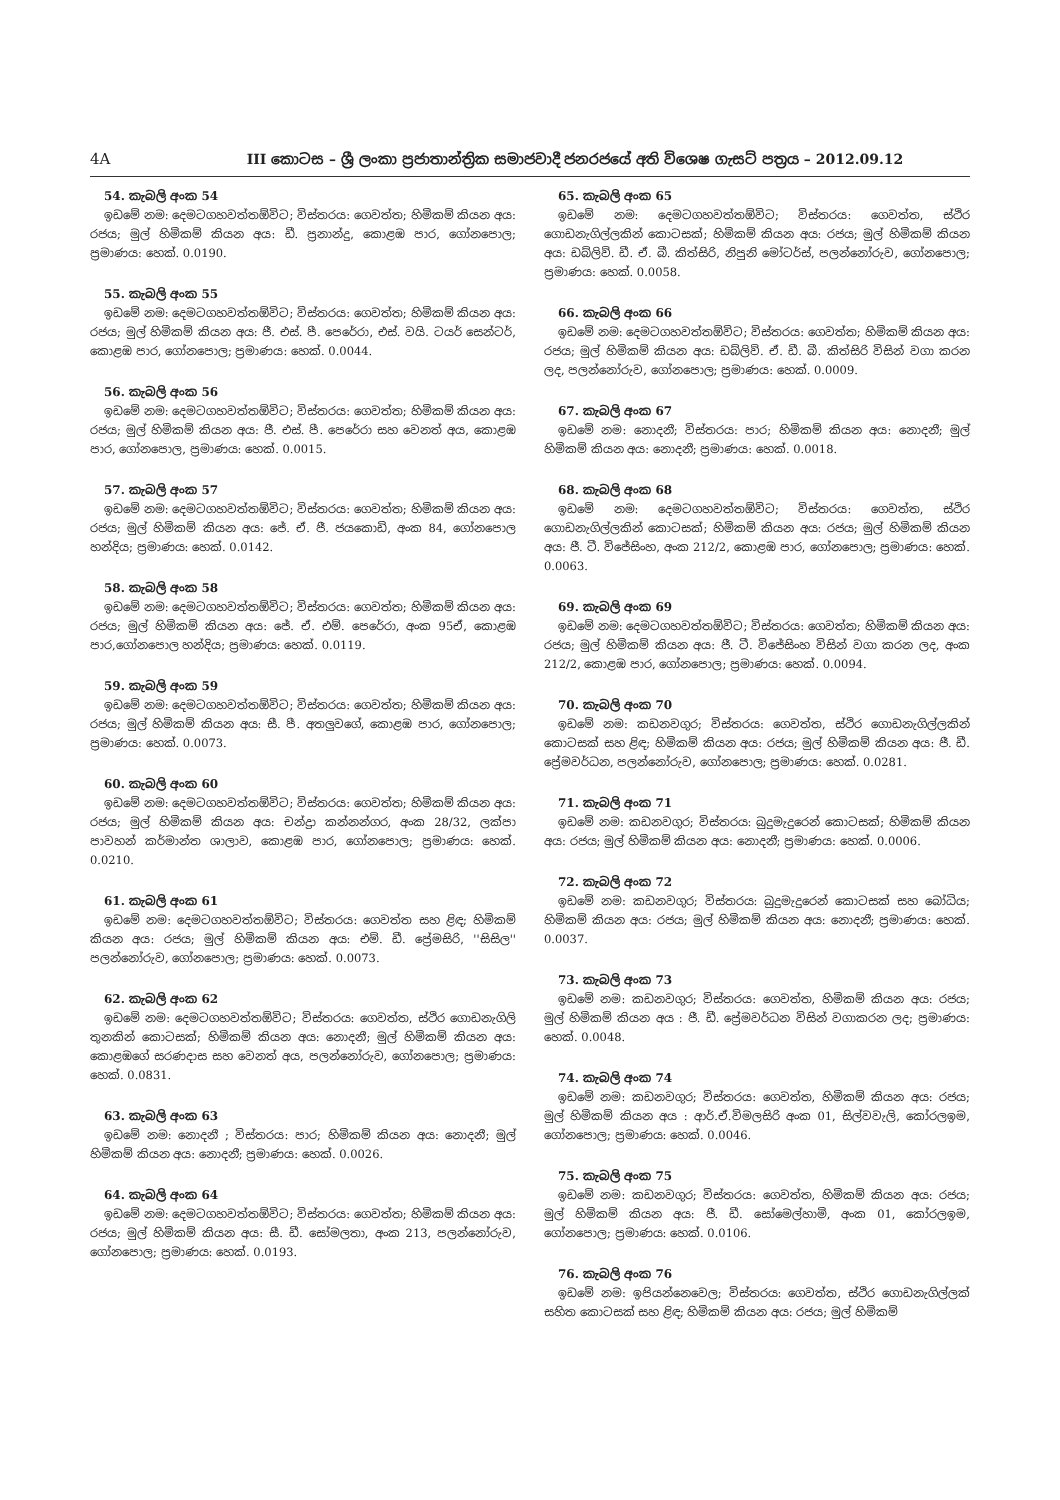4A III කොටස – ශ්‍රී ලංකා ප්‍රජාතාන්ත්‍රික සමාජවාදී ජනරජයේ අති විශෙෂ ගැසට් පත්‍රය – 2012.09.12
54. කැබලි අංක 54
ඉඩමේ නම: දෙමටගහවත්තඕවිට; විස්තරය: ගෙවත්ත; හිමිකම් කියන අය: රජය; මුල් හිමිකම් කියන අය: ඩී. ප්‍රනාන්දු, කොළඹ පාර, ගෝනපොල; ප්‍රමාණය: හෙක්. 0.0190.
55. කැබලි අංක 55
ඉඩමේ නම: දෙමටගහවත්තඕවිට; විස්තරය: ගෙවත්ත; හිමිකම් කියන අය: රජය; මුල් හිමිකම් කියන අය: ජී. එස්. පී. පෙරේරා, එස්. වයි. ටයර් සෙන්ටර්, කොළඹ පාර, ගෝනපොල; ප්‍රමාණය: හෙක්. 0.0044.
56. කැබලි අංක 56
ඉඩමේ නම: දෙමටගහවත්තඕවිට; විස්තරය: ගෙවත්ත; හිමිකම් කියන අය: රජය; මුල් හිමිකම් කියන අය: ජී. එස්. පී. පෙරේරා සහ වෙනත් අය, කොළඹ පාර, ගෝනපොල, ප්‍රමාණය: හෙක්. 0.0015.
57. කැබලි අංක 57
ඉඩමේ නම: දෙමටගහවත්තඕවිට; විස්තරය: ගෙවත්ත; හිමිකම් කියන අය: රජය; මුල් හිමිකම් කියන අය: ජේ. ඒ. ජී. ජයකොඩි, අංක 84, ගෝනපොල හන්දිය; ප්‍රමාණය: හෙක්. 0.0142.
58. කැබලි අංක 58
ඉඩමේ නම: දෙමටගහවත්තඕවිට; විස්තරය: ගෙවත්ත; හිමිකම් කියන අය: රජය; මුල් හිමිකම් කියන අය: ජේ. ඒ. එම්. පෙරේරා, අංක 95ඒ, කොළඹ පාර,ගෝනපොල හන්දිය; ප්‍රමාණය: හෙක්. 0.0119.
59. කැබලි අංක 59
ඉඩමේ නම: දෙමටගහවත්තඕවිට; විස්තරය: ගෙවත්ත; හිමිකම් කියන අය: රජය; මුල් හිමිකම් කියන අය: සී. පී. අතලුවගේ, කොළඹ පාර, ගෝනපොල; ප්‍රමාණය: හෙක්. 0.0073.
60. කැබලි අංක 60
ඉඩමේ නම: දෙමටගහවත්තඕවිට; විස්තරය: ගෙවත්ත; හිමිකම් කියන අය: රජය; මුල් හිමිකම් කියන අය: චන්ද්‍රා කන්නන්ගර, අංක 28/32, ලක්පා පාවහන් කර්මාන්ත ශාලාව, කොළඹ පාර, ගෝනපොල; ප්‍රමාණය: හෙක්. 0.0210.
61. කැබලි අංක 61
ඉඩමේ නම: දෙමටගහවත්තඕවිට; විස්තරය: ගෙවත්ත සහ ළිඳ; හිමිකම් කියන අය: රජය; මුල් හිමිකම් කියන අය: එම්. ඩී. ප්‍රේමසිරි, ''සිසිල'' පලන්නෝරුව, ගෝනපොල; ප්‍රමාණය: හෙක්. 0.0073.
62. කැබලි අංක 62
ඉඩමේ නම: දෙමටගහවත්තඕවිට; විස්තරය: ගෙවත්ත, ස්ථිර ගොඩනැගිලි තුනකින් කොටසක්; හිමිකම් කියන අය: නොදනී; මුල් හිමිකම් කියන අය: කොළඹගේ සරණදාස සහ වෙනත් අය, පලන්නෝරුව, ගෝනපොල; ප්‍රමාණය: හෙක්. 0.0831.
63. කැබලි අංක 63
ඉඩමේ නම: නොදනී ; විස්තරය: පාර; හිමිකම් කියන අය: නොදනී; මුල් හිමිකම් කියන අය: නොදනී; ප්‍රමාණය: හෙක්. 0.0026.
64. කැබලි අංක 64
ඉඩමේ නම: දෙමටගහවත්තඕවිට; විස්තරය: ගෙවත්ත; හිමිකම් කියන අය: රජය; මුල් හිමිකම් කියන අය: සී. ඩී. සෝමලතා, අංක 213, පලන්නෝරුව, ගෝනපොල; ප්‍රමාණය: හෙක්. 0.0193.
65. කැබලි අංක 65
ඉඩමේ නම: දෙමටගහවත්තඕවිට; විස්තරය: ගෙවත්ත, ස්ථිර ගොඩනැගිල්ලකින් කොටසක්; හිමිකම් කියන අය: රජය; මුල් හිමිකම් කියන අය: ඩබ්ලිව්. ඩී. ඒ. බී. කිත්සිරි, නිපුනි මෝටර්ස්, පලන්නෝරුව, ගෝනපොල; ප්‍රමාණය: හෙක්. 0.0058.
66. කැබලි අංක 66
ඉඩමේ නම: දෙමටගහවත්තඕවිට; විස්තරය: ගෙවත්ත; හිමිකම් කියන අය: රජය; මුල් හිමිකම් කියන අය: ඩබ්ලිව්. ඒ. ඩී. බී. කිත්සිරි විසින් වගා කරන ලද, පලන්නෝරුව, ගෝනපොල; ප්‍රමාණය: හෙක්. 0.0009.
67. කැබලි අංක 67
ඉඩමේ නම: නොදනී; විස්තරය: පාර; හිමිකම් කියන අය: නොදනී; මුල් හිමිකම් කියන අය: නොදනී; ප්‍රමාණය: හෙක්. 0.0018.
68. කැබලි අංක 68
ඉඩමේ නම: දෙමටගහවත්තඕවිට; විස්තරය: ගෙවත්ත, ස්ථිර ගොඩනැගිල්ලකින් කොටසක්; හිමිකම් කියන අය: රජය; මුල් හිමිකම් කියන අය: ජී. ටී. විජේසිංහ, අංක 212/2, කොළඹ පාර, ගෝනපොල; ප්‍රමාණය: හෙක්. 0.0063.
69. කැබලි අංක 69
ඉඩමේ නම: දෙමටගහවත්තඕවිට; විස්තරය: ගෙවත්ත; හිමිකම් කියන අය: රජය; මුල් හිමිකම් කියන අය: ජී. ටී. විජේසිංහ විසින් වගා කරන ලද, අංක 212/2, කොළඹ පාර, ගෝනපොල; ප්‍රමාණය: හෙක්. 0.0094.
70. කැබලි අංක 70
ඉඩමේ නම: කඩනවගුර; විස්තරය: ගෙවත්ත, ස්ථිර ගොඩනැගිල්ලකින් කොටසක් සහ ළිඳ; හිමිකම් කියන අය: රජය; මුල් හිමිකම් කියන අය: ජී. ඩී. ප්‍රේමවර්ධන, පලන්නෝරුව, ගෝනපොල; ප්‍රමාණය: හෙක්. 0.0281.
71. කැබලි අංක 71
ඉඩමේ නම: කඩනවගුර; විස්තරය: බුදුමැදුරෙන් කොටසක්; හිමිකම් කියන අය: රජය; මුල් හිමිකම් කියන අය: නොදනී; ප්‍රමාණය: හෙක්. 0.0006.
72. කැබලි අංක 72
ඉඩමේ නම: කඩනවගුර; විස්තරය: බුදුමැදුරෙන් කොටසක් සහ බෝධිය; හිමිකම් කියන අය: රජය; මුල් හිමිකම් කියන අය: නොදනී; ප්‍රමාණය: හෙක්. 0.0037.
73. කැබලි අංක 73
ඉඩමේ නම: කඩනවගුර; විස්තරය: ගෙවත්ත, හිමිකම් කියන අය: රජය; මුල් හිමිකම් කියන අය : ජී. ඩී. ප්‍රේමවර්ධන විසින් වගාකරන ලද; ප්‍රමාණය: හෙක්. 0.0048.
74. කැබලි අංක 74
ඉඩමේ නම: කඩනවගුර; විස්තරය: ගෙවත්ත, හිමිකම් කියන අය: රජය; මුල් හිමිකම් කියන අය : ආර්.ඒ.විමලසිරි අංක 01, සිල්වවැලි, කෝරලඉම, ගෝනපොල; ප්‍රමාණය: හෙක්. 0.0046.
75. කැබලි අංක 75
ඉඩමේ නම: කඩනවගුර; විස්තරය: ගෙවත්ත, හිමිකම් කියන අය: රජය; මුල් හිමිකම් කියන අය: ජී. ඩී. සෝමෙල්හාමි, අංක 01, කෝරලඉම, ගෝනපොල; ප්‍රමාණය: හෙක්. 0.0106.
76. කැබලි අංක 76
ඉඩමේ නම: ඉපියන්නෙවෙල; විස්තරය: ගෙවත්ත, ස්ථිර ගොඩනැගිල්ලක් සහිත කොටසක් සහ ළිඳ; හිමිකම් කියන අය: රජය; මුල් හිමිකම්